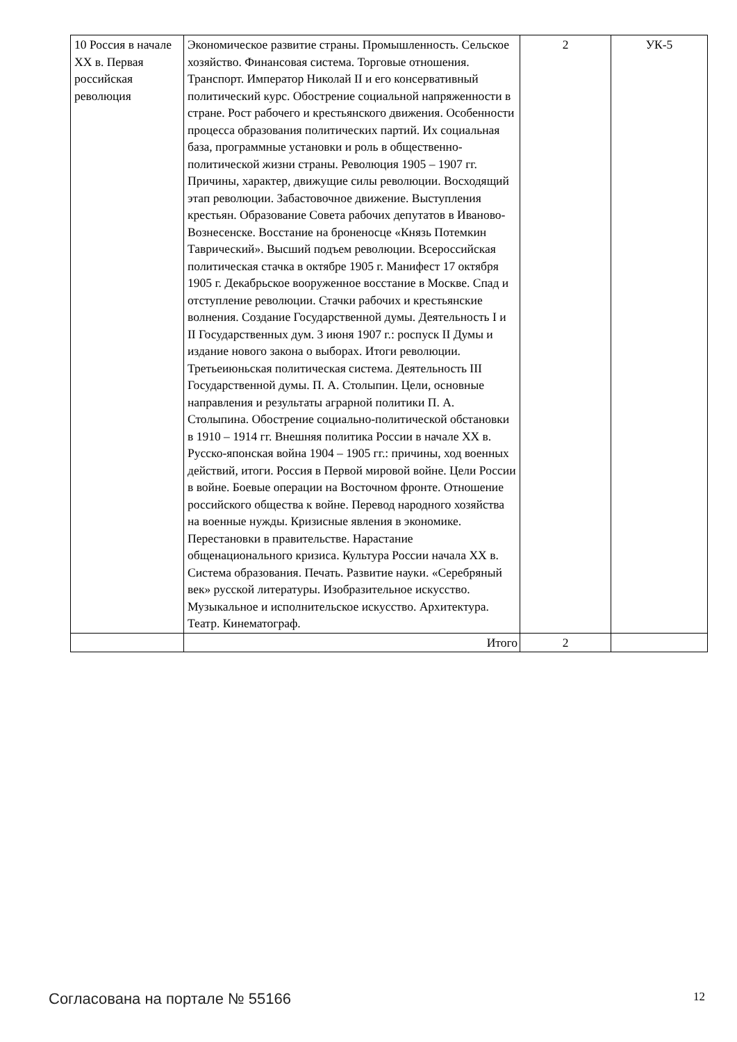| 10 Россия в начале XX в. Первая российская революция | Экономическое развитие страны. Промышленность. Сельское хозяйство. Финансовая система. Торговые отношения. Транспорт. Император Николай II и его консервативный политический курс. Обострение социальной напряженности в стране. Рост рабочего и крестьянского движения. Особенности процесса образования политических партий. Их социальная база, программные установки и роль в общественно-политической жизни страны. Революция 1905 – 1907 гг. Причины, характер, движущие силы революции. Восходящий этап революции. Забастовочное движение. Выступления крестьян. Образование Совета рабочих депутатов в Иваново-Вознесенске. Восстание на броненосце «Князь Потемкин Таврический». Высший подъем революции. Всероссийская политическая стачка в октябре 1905 г. Манифест 17 октября 1905 г. Декабрьское вооруженное восстание в Москве. Спад и отступление революции. Стачки рабочих и крестьянские волнения. Создание Государственной думы. Деятельность I и II Государственных дум. 3 июня 1907 г.: роспуск II Думы и издание нового закона о выборах. Итоги революции. Третьеиюньская политическая система. Деятельность III Государственной думы. П. А. Столыпин. Цели, основные направления и результаты аграрной политики П. А. Столыпина. Обострение социально-политической обстановки в 1910 – 1914 гг. Внешняя политика России в начале XX в. Русско-японская война 1904 – 1905 гг.: причины, ход военных действий, итоги. Россия в Первой мировой войне. Цели России в войне. Боевые операции на Восточном фронте. Отношение российского общества к войне. Перевод народного хозяйства на военные нужды. Кризисные явления в экономике. Перестановки в правительстве. Нарастание общенационального кризиса. Культура России начала XX в. Система образования. Печать. Развитие науки. «Серебряный век» русской литературы. Изобразительное искусство. Музыкальное и исполнительское искусство. Архитектура. Театр. Кинематограф. | 2 | УК-5 |
| | Итого | 2 | |
Согласована на портале № 55166 12